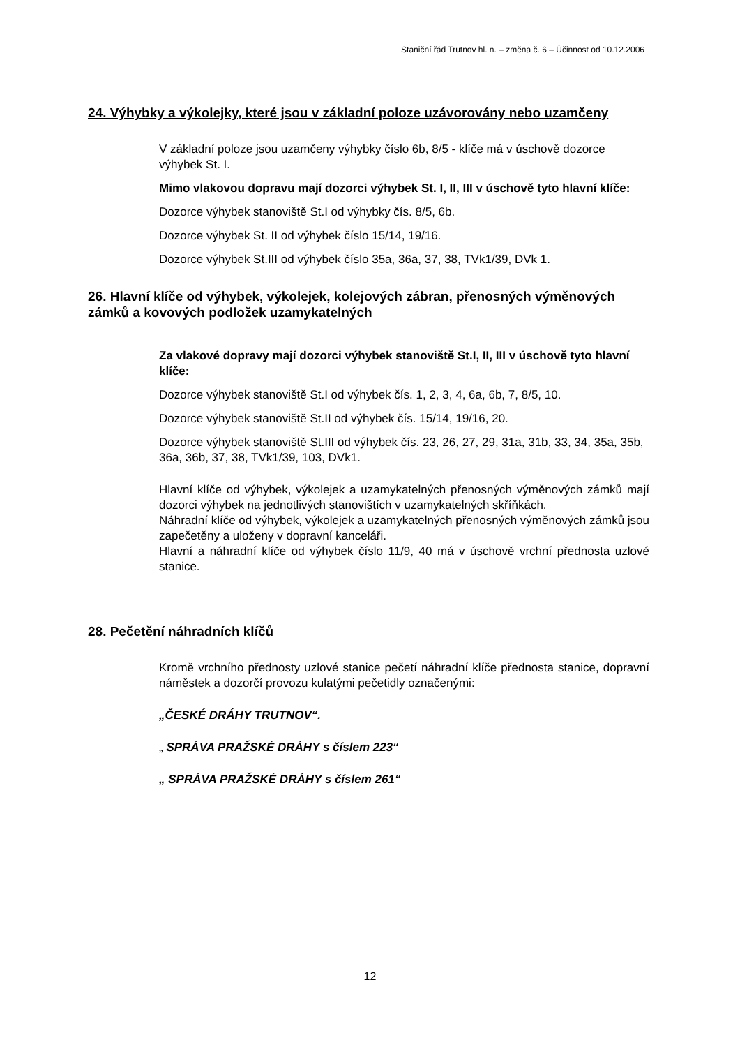Staniční řád Trutnov hl. n. – změna č. 6 – Účinnost od 10.12.2006
24. Výhybky a výkolejky, které jsou v základní poloze uzávorovány nebo uzamčeny
V základní poloze jsou uzamčeny výhybky číslo 6b, 8/5 - klíče má v úschově dozorce výhybek St. I.
Mimo vlakovou dopravu mají dozorci výhybek St. I, II, III v úschově tyto hlavní klíče:
Dozorce výhybek stanoviště St.I od výhybky čís. 8/5, 6b.
Dozorce výhybek St. II od výhybek číslo 15/14, 19/16.
Dozorce výhybek St.III od výhybek číslo 35a, 36a, 37, 38, TVk1/39, DVk 1.
26. Hlavní klíče od výhybek, výkolejek, kolejových zábran, přenosných výměnových zámků a kovových podložek uzamykatelných
Za vlakové dopravy mají dozorci výhybek stanoviště St.I, II, III v úschově tyto hlavní klíče:
Dozorce výhybek stanoviště St.I od výhybek čís. 1, 2, 3, 4, 6a, 6b, 7, 8/5, 10.
Dozorce výhybek stanoviště St.II od výhybek čís. 15/14, 19/16, 20.
Dozorce výhybek stanoviště St.III od výhybek čís. 23, 26, 27, 29, 31a, 31b, 33, 34, 35a, 35b, 36a, 36b, 37, 38, TVk1/39, 103, DVk1.
Hlavní klíče od výhybek, výkolejek a uzamykatelných přenosných výměnových zámků mají dozorci výhybek na jednotlivých stanovištích v uzamykatelných skříňkách.
Náhradní klíče od výhybek, výkolejek a uzamykatelných přenosných výměnových zámků jsou zapečetěny a uloženy v dopravní kanceláři.
Hlavní a náhradní klíče od výhybek číslo 11/9, 40 má v úschově vrchní přednosta uzlové stanice.
28. Pečetění náhradních klíčů
Kromě vrchního přednosty uzlové stanice pečetí náhradní klíče přednosta stanice, dopravní náměstek a dozorčí provozu kulatými pečetidly označenými:
„ČESKÉ DRÁHY TRUTNOV“.
„ SPRÁVA PRAŽSKÉ DRÁHY s číslem 223“
„ SPRÁVA PRAŽSKÉ DRÁHY s číslem 261“
12